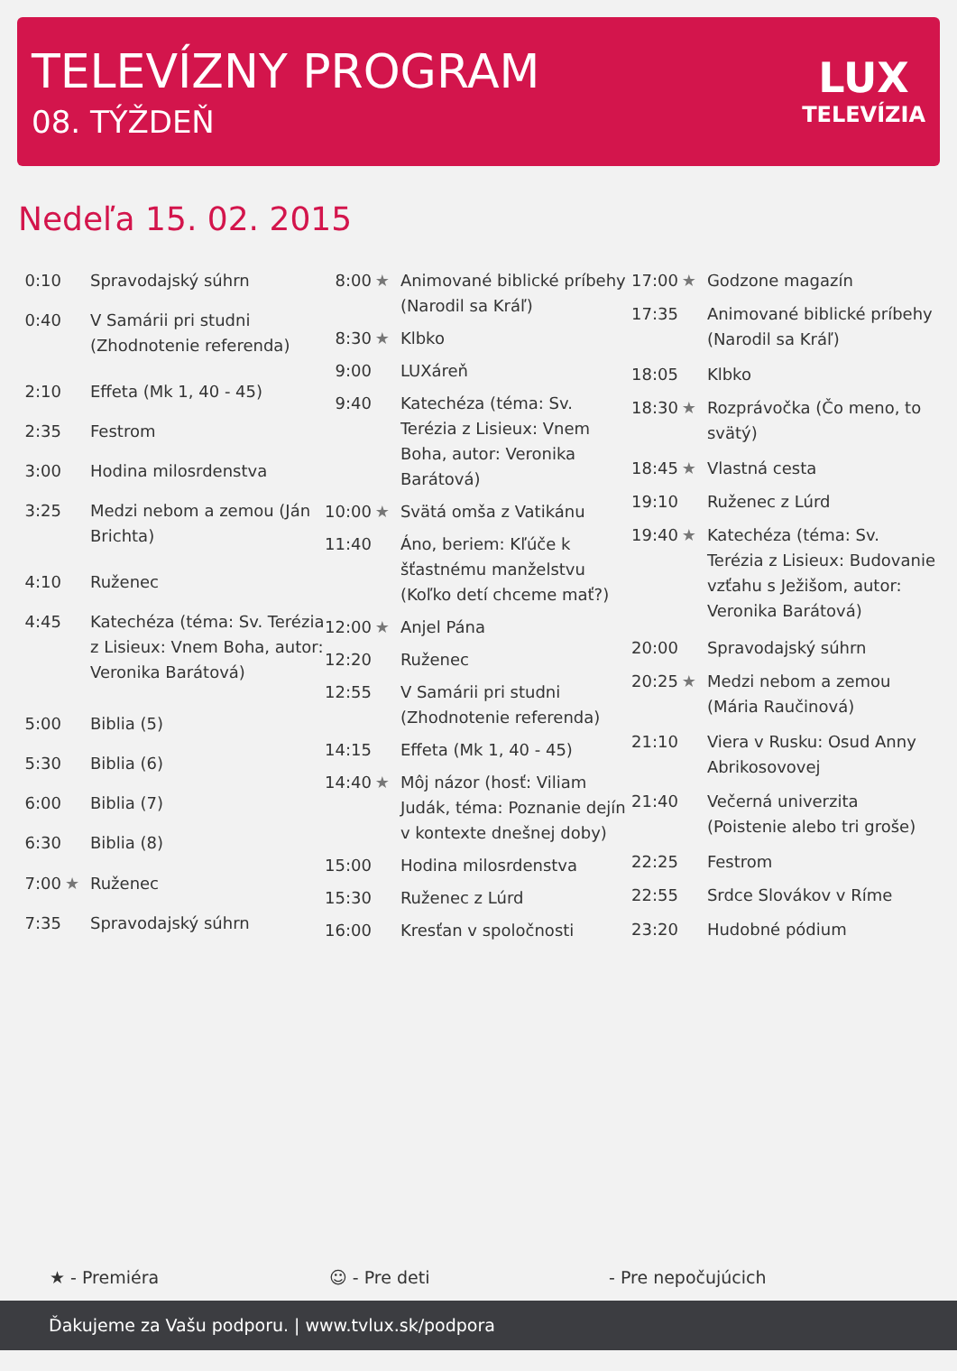TELEVÍZNY PROGRAM
08. TÝŽDEŇ
LUX
TELEVÍZIA
Nedeľa 15. 02. 2015
| 0:10 | | Spravodajský súhrn |
| 0:40 | | V Samárii pri studni (Zhodnotenie referenda) |
| 2:10 | | Effeta (Mk 1, 40 - 45) |
| 2:35 | | Festrom |
| 3:00 | | Hodina milosrdenstva |
| 3:25 | | Medzi nebom a zemou (Ján Brichta) |
| 4:10 | | Ruženec |
| 4:45 | | Katechéza (téma: Sv. Terézia z Lisieux: Vnem Boha, autor: Veronika Barátová) |
| 5:00 | | Biblia (5) |
| 5:30 | | Biblia (6) |
| 6:00 | | Biblia (7) |
| 6:30 | | Biblia (8) |
| 7:00 | ★ | Ruženec |
| 7:35 | | Spravodajský súhrn |
| 8:00 | ★ | Animované biblické príbehy (Narodil sa Kráľ) |
| 8:30 | ★ | Klbko |
| 9:00 | | LUXáreň |
| 9:40 | | Katechéza (téma: Sv. Terézia z Lisieux: Vnem Boha, autor: Veronika Barátová) |
| 10:00 | ★ | Svätá omša z Vatikánu |
| 11:40 | | Áno, beriem: Kľúče k šťastnému manželstvu (Koľko detí chceme mať?) |
| 12:00 | ★ | Anjel Pána |
| 12:20 | | Ruženec |
| 12:55 | | V Samárii pri studni (Zhodnotenie referenda) |
| 14:15 | | Effeta (Mk 1, 40 - 45) |
| 14:40 | ★ | Môj názor (hosť: Viliam Judák, téma: Poznanie dejín v kontexte dnešnej doby) |
| 15:00 | | Hodina milosrdenstva |
| 15:30 | | Ruženec z Lúrd |
| 16:00 | | Kresťan v spoločnosti |
| 17:00 | ★ | Godzone magazín |
| 17:35 | | Animované biblické príbehy (Narodil sa Kráľ) |
| 18:05 | | Klbko |
| 18:30 | ★ | Rozprávočka (Čo meno, to svätý) |
| 18:45 | ★ | Vlastná cesta |
| 19:10 | | Ruženec z Lúrd |
| 19:40 | ★ | Katechéza (téma: Sv. Terézia z Lisieux: Budovanie vzťahu s Ježišom, autor: Veronika Barátová) |
| 20:00 | | Spravodajský súhrn |
| 20:25 | ★ | Medzi nebom a zemou (Mária Raučinová) |
| 21:10 | | Viera v Rusku: Osud Anny Abrikosovovej |
| 21:40 | | Večerná univerzita (Poistenie alebo tri groše) |
| 22:25 | | Festrom |
| 22:55 | | Srdce Slovákov v Ríme |
| 23:20 | | Hudobné pódium |
★ - Premiéra ☺ - Pre deti - Pre nepočujúcich
Ďakujeme za Vašu podporu. | www.tvlux.sk/podpora